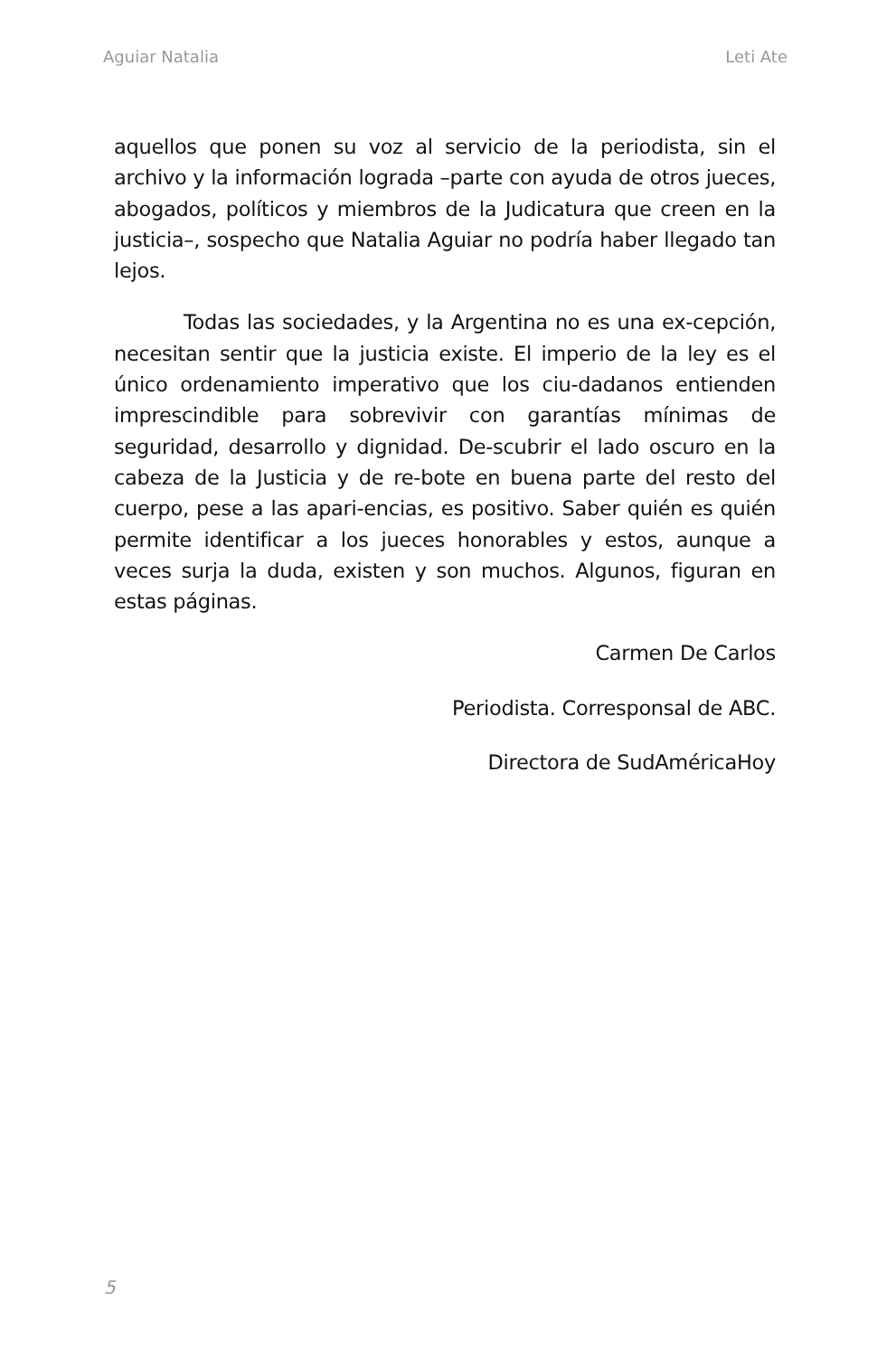Aguiar Natalia Leti Ate
aquellos que ponen su voz al servicio de la periodista, sin el archivo y la información lograda –parte con ayuda de otros jueces, abogados, políticos y miembros de la Judicatura que creen en la justicia–, sospecho que Natalia Aguiar no podría haber llegado tan lejos.
Todas las sociedades, y la Argentina no es una ex-cepción, necesitan sentir que la justicia existe. El imperio de la ley es el único ordenamiento imperativo que los ciu-dadanos entienden imprescindible para sobrevivir con garantías mínimas de seguridad, desarrollo y dignidad. De-scubrir el lado oscuro en la cabeza de la Justicia y de re-bote en buena parte del resto del cuerpo, pese a las apari-encias, es positivo. Saber quién es quién permite identificar a los jueces honorables y estos, aunque a veces surja la duda, existen y son muchos. Algunos, figuran en estas páginas.
Carmen De Carlos
Periodista. Corresponsal de ABC.
Directora de SudAméricaHoy
5